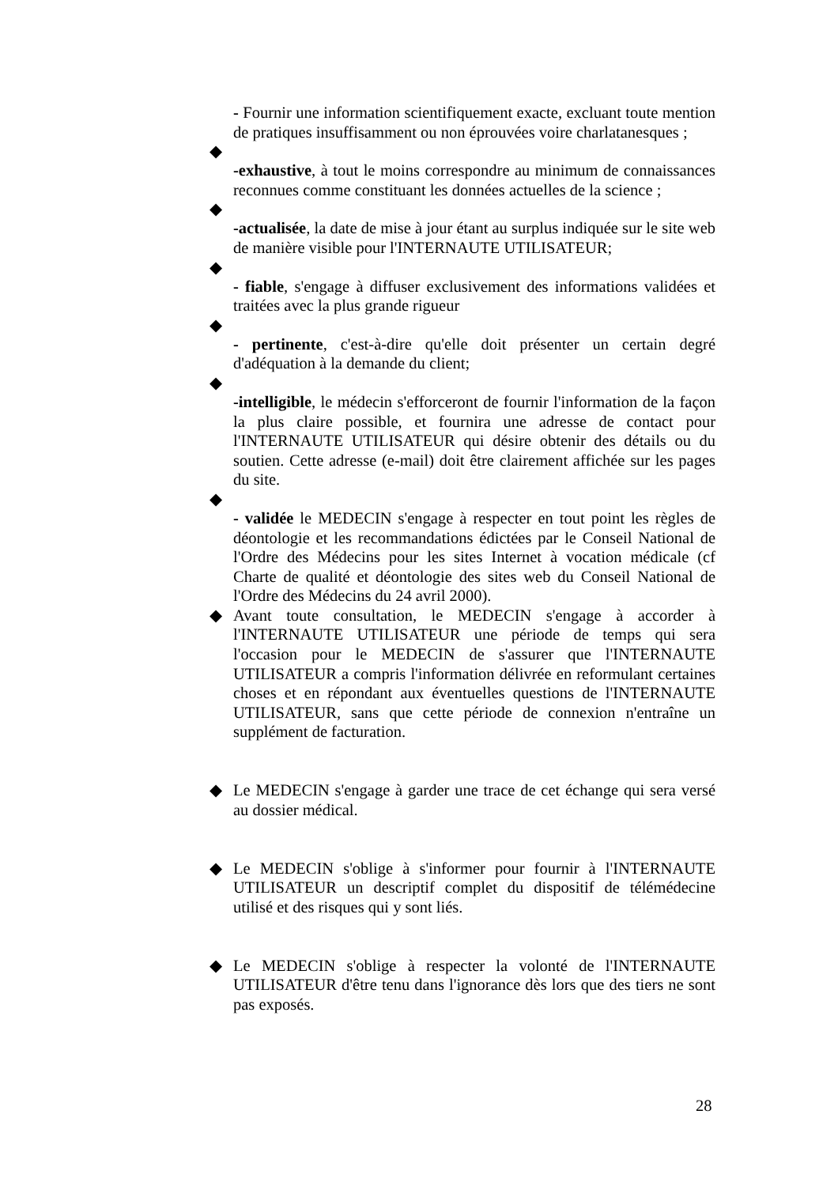- Fournir une information scientifiquement exacte, excluant toute mention de pratiques insuffisamment ou non éprouvées voire charlatanesques ;
◆
-exhaustive, à tout le moins correspondre au minimum de connaissances reconnues comme constituant les données actuelles de la science ;
◆
-actualisée, la date de mise à jour étant au surplus indiquée sur le site web de manière visible pour l'INTERNAUTE UTILISATEUR;
◆
- fiable, s'engage à diffuser exclusivement des informations validées et traitées avec la plus grande rigueur
◆
- pertinente, c'est-à-dire qu'elle doit présenter un certain degré d'adéquation à la demande du client;
◆
-intelligible, le médecin s'efforceront de fournir l'information de la façon la plus claire possible, et fournira une adresse de contact pour l'INTERNAUTE UTILISATEUR qui désire obtenir des détails ou du soutien. Cette adresse (e-mail) doit être clairement affichée sur les pages du site.
◆
- validée le MEDECIN s'engage à respecter en tout point les règles de déontologie et les recommandations édictées par le Conseil National de l'Ordre des Médecins pour les sites Internet à vocation médicale (cf Charte de qualité et déontologie des sites web du Conseil National de l'Ordre des Médecins du 24 avril 2000).
◆ Avant toute consultation, le MEDECIN s'engage à accorder à l'INTERNAUTE UTILISATEUR une période de temps qui sera l'occasion pour le MEDECIN de s'assurer que l'INTERNAUTE UTILISATEUR a compris l'information délivrée en reformulant certaines choses et en répondant aux éventuelles questions de l'INTERNAUTE UTILISATEUR, sans que cette période de connexion n'entraîne un supplément de facturation.
◆ Le MEDECIN s'engage à garder une trace de cet échange qui sera versé au dossier médical.
◆ Le MEDECIN s'oblige à s'informer pour fournir à l'INTERNAUTE UTILISATEUR un descriptif complet du dispositif de télémédecine utilisé et des risques qui y sont liés.
◆ Le MEDECIN s'oblige à respecter la volonté de l'INTERNAUTE UTILISATEUR d'être tenu dans l'ignorance dès lors que des tiers ne sont pas exposés.
28